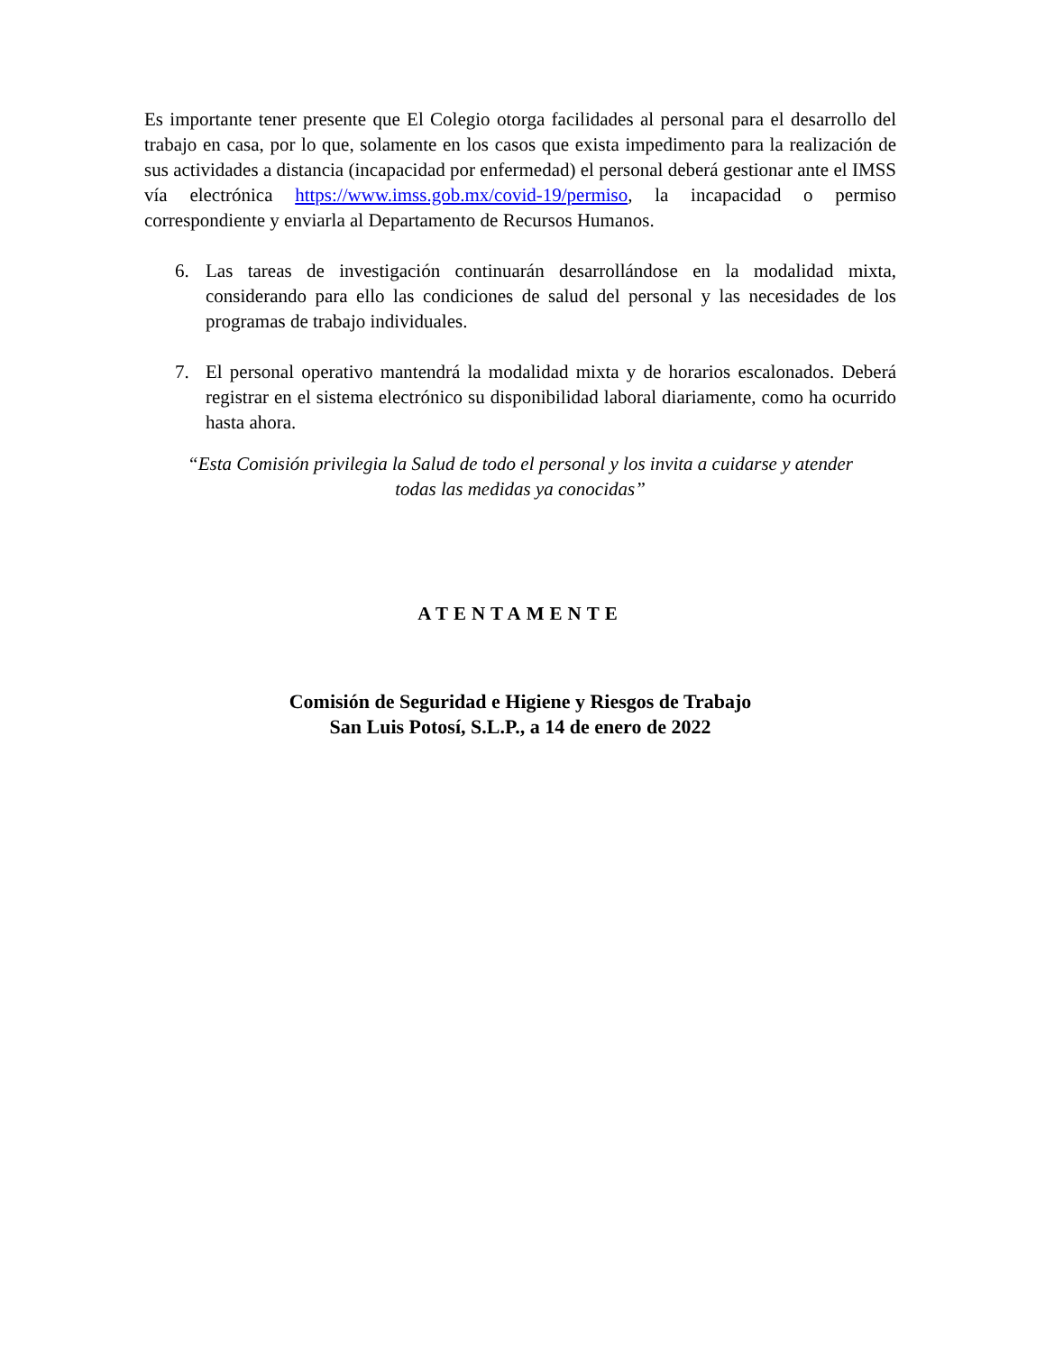Es importante tener presente que El Colegio otorga facilidades al personal para el desarrollo del trabajo en casa, por lo que, solamente en los casos que exista impedimento para la realización de sus actividades a distancia (incapacidad por enfermedad) el personal deberá gestionar ante el IMSS vía electrónica https://www.imss.gob.mx/covid-19/permiso, la incapacidad o permiso correspondiente y enviarla al Departamento de Recursos Humanos.
6. Las tareas de investigación continuarán desarrollándose en la modalidad mixta, considerando para ello las condiciones de salud del personal y las necesidades de los programas de trabajo individuales.
7. El personal operativo mantendrá la modalidad mixta y de horarios escalonados. Deberá registrar en el sistema electrónico su disponibilidad laboral diariamente, como ha ocurrido hasta ahora.
“Esta Comisión privilegia la Salud de todo el personal y los invita a cuidarse y atender
todas las medidas ya conocidas”
ATENTAMENTE
Comisión de Seguridad e Higiene y Riesgos de Trabajo
San Luis Potosí, S.L.P., a 14 de enero de 2022